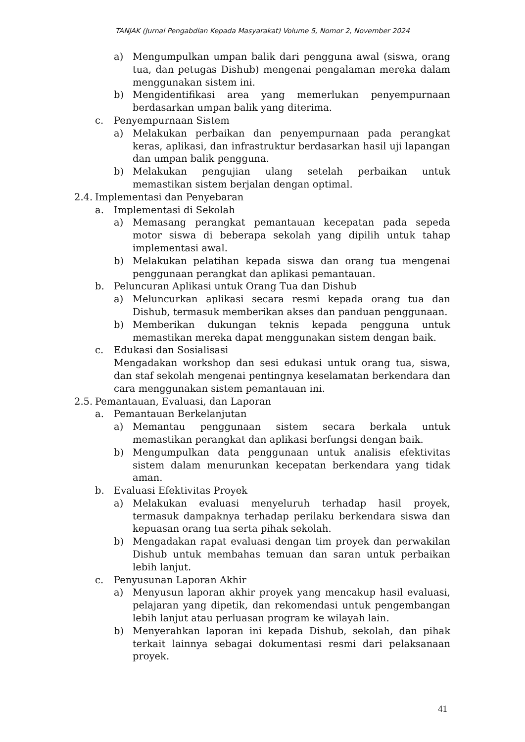TANJAK (Jurnal Pengabdian Kepada Masyarakat) Volume 5, Nomor 2, November 2024
a) Mengumpulkan umpan balik dari pengguna awal (siswa, orang tua, dan petugas Dishub) mengenai pengalaman mereka dalam menggunakan sistem ini.
b) Mengidentifikasi area yang memerlukan penyempurnaan berdasarkan umpan balik yang diterima.
c. Penyempurnaan Sistem
a) Melakukan perbaikan dan penyempurnaan pada perangkat keras, aplikasi, dan infrastruktur berdasarkan hasil uji lapangan dan umpan balik pengguna.
b) Melakukan pengujian ulang setelah perbaikan untuk memastikan sistem berjalan dengan optimal.
2.4. Implementasi dan Penyebaran
a. Implementasi di Sekolah
a) Memasang perangkat pemantauan kecepatan pada sepeda motor siswa di beberapa sekolah yang dipilih untuk tahap implementasi awal.
b) Melakukan pelatihan kepada siswa dan orang tua mengenai penggunaan perangkat dan aplikasi pemantauan.
b. Peluncuran Aplikasi untuk Orang Tua dan Dishub
a) Meluncurkan aplikasi secara resmi kepada orang tua dan Dishub, termasuk memberikan akses dan panduan penggunaan.
b) Memberikan dukungan teknis kepada pengguna untuk memastikan mereka dapat menggunakan sistem dengan baik.
c. Edukasi dan Sosialisasi
Mengadakan workshop dan sesi edukasi untuk orang tua, siswa, dan staf sekolah mengenai pentingnya keselamatan berkendara dan cara menggunakan sistem pemantauan ini.
2.5. Pemantauan, Evaluasi, dan Laporan
a. Pemantauan Berkelanjutan
a) Memantau penggunaan sistem secara berkala untuk memastikan perangkat dan aplikasi berfungsi dengan baik.
b) Mengumpulkan data penggunaan untuk analisis efektivitas sistem dalam menurunkan kecepatan berkendara yang tidak aman.
b. Evaluasi Efektivitas Proyek
a) Melakukan evaluasi menyeluruh terhadap hasil proyek, termasuk dampaknya terhadap perilaku berkendara siswa dan kepuasan orang tua serta pihak sekolah.
b) Mengadakan rapat evaluasi dengan tim proyek dan perwakilan Dishub untuk membahas temuan dan saran untuk perbaikan lebih lanjut.
c. Penyusunan Laporan Akhir
a) Menyusun laporan akhir proyek yang mencakup hasil evaluasi, pelajaran yang dipetik, dan rekomendasi untuk pengembangan lebih lanjut atau perluasan program ke wilayah lain.
b) Menyerahkan laporan ini kepada Dishub, sekolah, dan pihak terkait lainnya sebagai dokumentasi resmi dari pelaksanaan proyek.
41